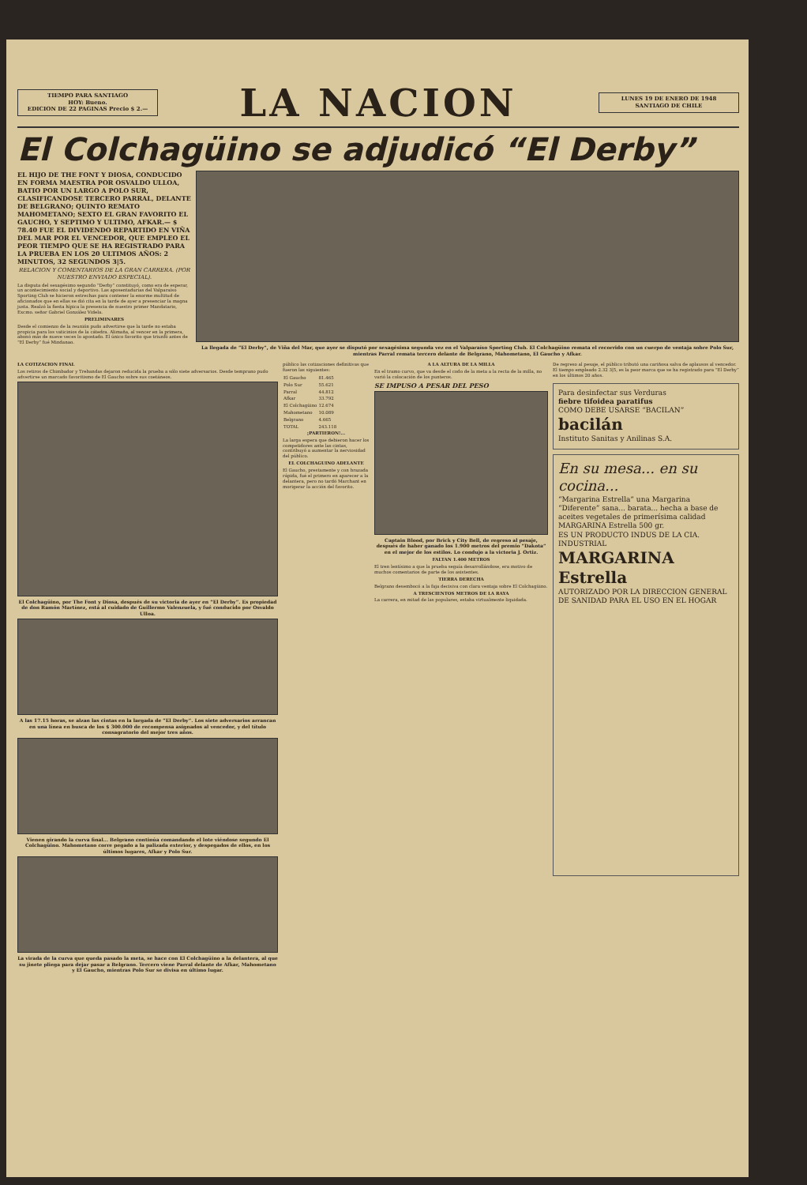TIEMPO PARA SANTIAGO
HOY: Bueno.
EDICION DE 22 PAGINAS Precio $ 2.—
LA NACION
LUNES 19 DE ENERO DE 1948
SANTIAGO DE CHILE
El Colchagüino se adjudicó “El Derby”
EL HIJO DE THE FONT Y DIOSA, CONDUCIDO EN FORMA MAESTRA POR OSVALDO ULLOA, BATIO POR UN LARGO A POLO SUR, CLASIFICANDOSE TERCERO PARRAL, DELANTE DE BELGRANO; QUINTO REMATO MAHOMETANO; SEXTO EL GRAN FAVORITO EL GAUCHO, Y SEPTIMO Y ULTIMO, AFKAR.— $ 78.40 FUE EL DIVIDENDO REPARTIDO EN VIÑA DEL MAR POR EL VENCEDOR, QUE EMPLEO EL PEOR TIEMPO QUE SE HA REGISTRADO PARA LA PRUEBA EN LOS 20 ULTIMOS AÑOS: 2 MINUTOS, 32 SEGUNDOS 3|5.
RELACION Y COMENTARIOS DE LA GRAN CARRERA. (POR NUESTRO ENVIADO ESPECIAL).
La disputa del sexagésimo segundo “Derby” constituyó, como era de esperar, un acontecimiento social y deportivo. Las aposentadurías del Valparaíso Sporting Club se hicieron estrechas para contener la enorme multitud de aficionados que en ellas se dió cita en la tarde de ayer a presenciar la magna justa. Realzó la fiesta hípica la presencia de nuestro primer Mandatario, Excmo. señor Gabriel González Videla.
PRELIMINARES
Desde el comienzo de la reunión pudo advertirse que la tarde no estaba propicia para los vaticinios de la cátedra. Alimaña, al vencer en la primera, abonó más de nueve veces lo apostado. El único favorito que triunfó antes de “El Derby” fué Mindanao.
La llegada de “El Derby”, de Viña del Mar, que ayer se disputó por sexagésima segunda vez en el Valparaíso Sporting Club. El Colchagüino remata el recorrido con un cuerpo de ventaja sobre Polo Sur, mientras Parral remata tercero delante de Belgrano, Mahometano, El Gaucho y Afkar.
LA COTIZACION FINAL
Los retiros de Chimbador y Trebandas dejaron reducida la prueba a sólo siete adversarios. Desde temprano pudo advertirse un marcado favoritismo de El Gaucho sobre sus coetáneos.
El Colchagüino, por The Font y Diosa, después de su victoria de ayer en “El Derby”. Es propiedad de don Ramón Martínez, está al cuidado de Guillermo Valenzuela, y fué conducido por Osvaldo Ulloa.
A las 17.15 horas, se alzan las cintas en la largada de “El Derby”. Los siete adversarios arrancan en una línea en busca de los $ 300.000 de recompensa asignados al vencedor, y del título consagratorio del mejor tres años.
Vienen girando la curva final... Belgrano continúa comandando el lote viéndose segundo El Colchagüino. Mahometano corre pegado a la palizada exterior, y despegados de ellos, en los últimos lugares, Afkar y Polo Sur.
La virada de la curva que queda pasado la meta, se hace con El Colchagüino a la delantera, al que su jinete pliega para dejar pasar a Belgrano. Tercero viene Parral delante de Afkar, Mahometano y El Gaucho, mientras Polo Sur se divisa en último lugar.
público las cotizaciones definitivas que fueron las siguientes:
| El Gaucho | 81.465 |
| Polo Sur | 55.621 |
| Parral | 44.812 |
| Afkar | 33.792 |
| El Colchagüino | 12.674 |
| Mahometano | 10.089 |
| Belgrano | 4.665 |
| TOTAL | 243.118 |
¡PARTIERON!...
La larga espera que debieron hacer los competidores ante las cintas, contribuyó a aumentar la nerviosidad del público.
EL COLCHAGUINO ADELANTE
El Gaucho, prestamente y con brazada rápida, fué el primero en aparecer a la delantera, pero no tardó Marchant en morigerar la acción del favorito.
A LA ALTURA DE LA MILLA
En el tramo curvo, que va desde el codo de la meta a la recta de la milla, no varió la colocación de los punteros.
SE IMPUSO A PESAR DEL PESO
Captain Blood, por Brick y City Bell, de regreso al pesaje, después de haber ganado los 1.900 metros del premio “Dakota” en el mejor de los estilos. Lo condujo a la victoria J. Ortiz.
FALTAN 1.400 METROS
El tren lentísimo a que la prueba seguía desarrollándose, era motivo de muchos comentarios de parte de los asistentes.
TIERRA DERECHA
Belgrano desembocó a la faja decisiva con clara ventaja sobre El Colchagüino.
A TRESCIENTOS METROS DE LA RAYA
La carrera, en mitad de las populares, estaba virtualmente liquidada.
De regreso al pesaje, el público tributó una cariñosa salva de aplausos al vencedor. El tiempo empleado 2.32 3|5, es la peor marca que se ha registrado para “El Derby” en los últimos 20 años.
Para desinfectar sus Verduras
fiebre tifoidea paratifus
COMO DEBE USARSE “BACILAN”
bacilán
Instituto Sanitas y Anilinas S.A.
En su mesa... en su cocina...
“Margarina Estrella” una Margarina “Diferente” sana... barata... hecha a base de aceites vegetales de primerísima calidad
MARGARINA Estrella 500 gr.
ES UN PRODUCTO INDUS DE LA CIA. INDUSTRIAL
MARGARINA Estrella
AUTORIZADO POR LA DIRECCION GENERAL DE SANIDAD PARA EL USO EN EL HOGAR